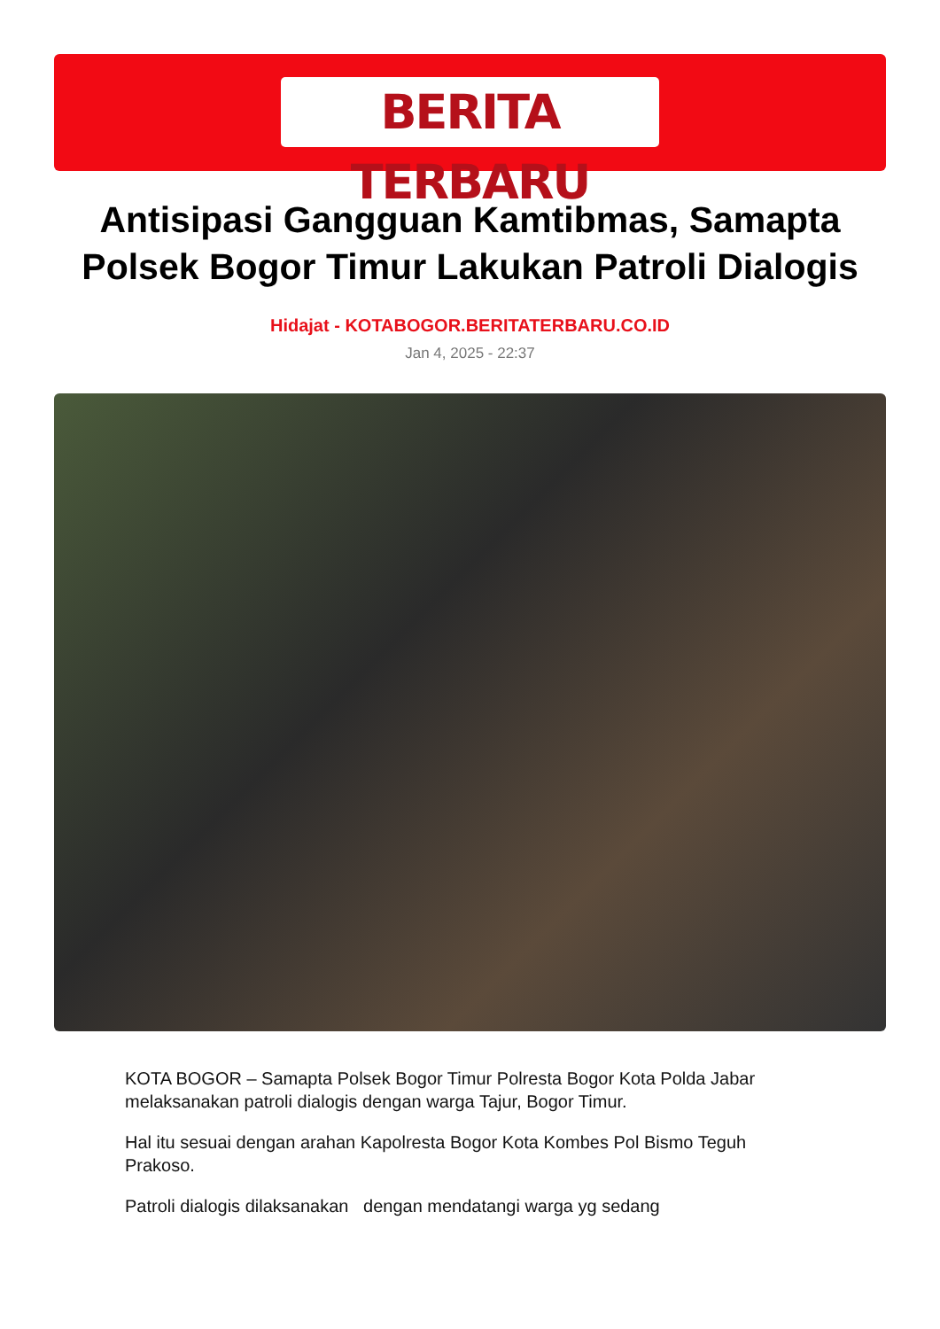BERITA TERBARU
Antisipasi Gangguan Kamtibmas, Samapta Polsek Bogor Timur Lakukan Patroli Dialogis
Hidajat - KOTABOGOR.BERITATERBARU.CO.ID
Jan 4, 2025 - 22:37
KOTA BOGOR – Samapta Polsek Bogor Timur Polresta Bogor Kota Polda Jabar melaksanakan patroli dialogis dengan warga Tajur, Bogor Timur.
Hal itu sesuai dengan arahan Kapolresta Bogor Kota Kombes Pol Bismo Teguh Prakoso.
Patroli dialogis dilaksanakan dengan mendatangi warga yg sedang